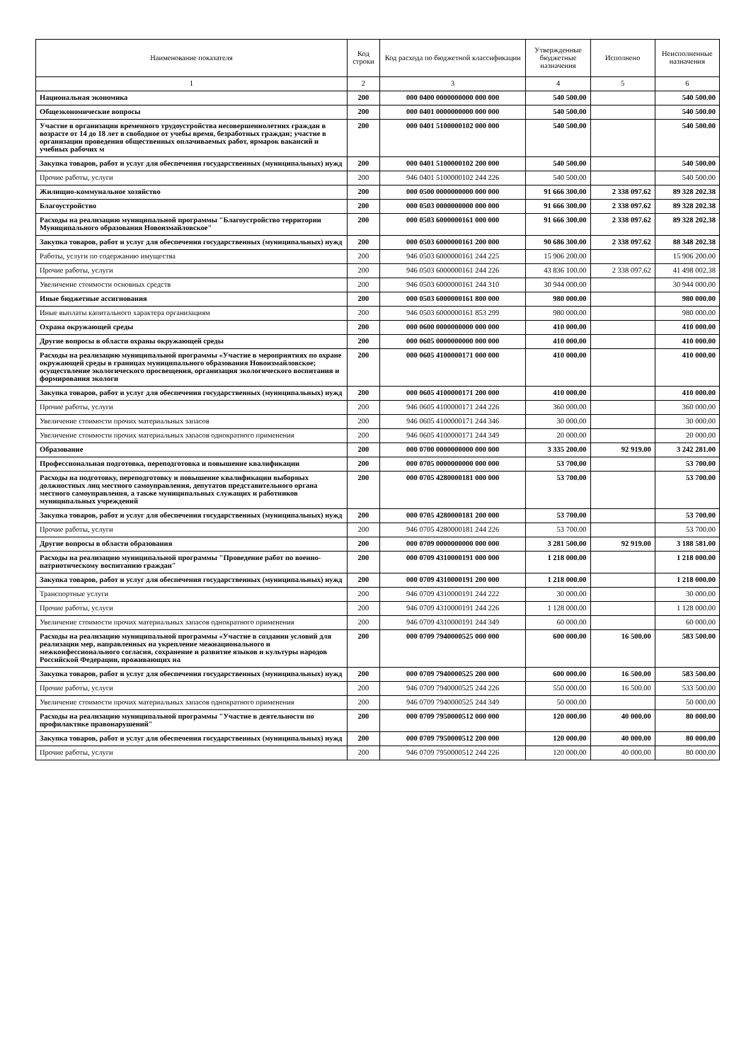| Наименование показателя | Код строки | Код расхода по бюджетной классификации | Утвержденные бюджетные назначения | Исполнено | Неисполненные назначения |
| --- | --- | --- | --- | --- | --- |
| 1 | 2 | 3 | 4 | 5 | 6 |
| Национальная экономика | 200 | 000 0400 0000000000 000 000 | 540 500.00 | | 540 500.00 |
| Общеэкономические вопросы | 200 | 000 0401 0000000000 000 000 | 540 500.00 | | 540 500.00 |
| Участие в организации временного трудоустройства несовершеннолетних граждан в возрасте от 14 до 18 лет в свободное от учебы время, безработных граждан; участие в организации проведения общественных оплачиваемых работ, ярмарок вакансий и учебных рабочих м | 200 | 000 0401 5100000102 000 000 | 540 500.00 | | 540 500.00 |
| Закупка товаров, работ и услуг для обеспечения государственных (муниципальных) нужд | 200 | 000 0401 5100000102 200 000 | 540 500.00 | | 540 500.00 |
| Прочие работы, услуги | 200 | 946 0401 5100000102 244 226 | 540 500.00 | | 540 500.00 |
| Жилищно-коммунальное хозяйство | 200 | 000 0500 0000000000 000 000 | 91 666 300.00 | 2 338 097.62 | 89 328 202.38 |
| Благоустройство | 200 | 000 0503 0000000000 000 000 | 91 666 300.00 | 2 338 097.62 | 89 328 202.38 |
| Расходы на реализацию муниципальной программы "Благоустройство территории Муниципального образования Новоизмайловское" | 200 | 000 0503 6000000161 000 000 | 91 666 300.00 | 2 338 097.62 | 89 328 202.38 |
| Закупка товаров, работ и услуг для обеспечения государственных (муниципальных) нужд | 200 | 000 0503 6000000161 200 000 | 90 686 300.00 | 2 338 097.62 | 88 348 202.38 |
| Работы, услуги по содержанию имущества | 200 | 946 0503 6000000161 244 225 | 15 906 200.00 | | 15 906 200.00 |
| Прочие работы, услуги | 200 | 946 0503 6000000161 244 226 | 43 836 100.00 | 2 338 097.62 | 41 498 002.38 |
| Увеличение стоимости основных средств | 200 | 946 0503 6000000161 244 310 | 30 944 000.00 | | 30 944 000.00 |
| Иные бюджетные ассигнования | 200 | 000 0503 6000000161 800 000 | 980 000.00 | | 980 000.00 |
| Иные выплаты капитального характера организациям | 200 | 946 0503 6000000161 853 299 | 980 000.00 | | 980 000.00 |
| Охрана окружающей среды | 200 | 000 0600 0000000000 000 000 | 410 000.00 | | 410 000.00 |
| Другие вопросы в области охраны окружающей среды | 200 | 000 0605 0000000000 000 000 | 410 000.00 | | 410 000.00 |
| Расходы на реализацию муниципальной программы «Участие в мероприятиях по охране окружающей среды в границах муниципального образования Новоизмайловское; осуществление экологического просвещения, организация экологического воспитания и формирования экологи | 200 | 000 0605 4100000171 000 000 | 410 000.00 | | 410 000.00 |
| Закупка товаров, работ и услуг для обеспечения государственных (муниципальных) нужд | 200 | 000 0605 4100000171 200 000 | 410 000.00 | | 410 000.00 |
| Прочие работы, услуги | 200 | 946 0605 4100000171 244 226 | 360 000.00 | | 360 000.00 |
| Увеличение стоимости прочих материальных запасов | 200 | 946 0605 4100000171 244 346 | 30 000.00 | | 30 000.00 |
| Увеличение стоимости прочих материальных запасов однократного применения | 200 | 946 0605 4100000171 244 349 | 20 000.00 | | 20 000.00 |
| Образование | 200 | 000 0700 0000000000 000 000 | 3 335 200.00 | 92 919.00 | 3 242 281.00 |
| Профессиональная подготовка, переподготовка и повышение квалификации | 200 | 000 0705 0000000000 000 000 | 53 700.00 | | 53 700.00 |
| Расходы на подготовку, переподготовку и повышение квалификации выборных должностных лиц местного самоуправления, депутатов представительного органа местного самоуправления, а также муниципальных служащих и работников муниципальных учреждений | 200 | 000 0705 4280000181 000 000 | 53 700.00 | | 53 700.00 |
| Закупка товаров, работ и услуг для обеспечения государственных (муниципальных) нужд | 200 | 000 0705 4280000181 200 000 | 53 700.00 | | 53 700.00 |
| Прочие работы, услуги | 200 | 946 0705 4280000181 244 226 | 53 700.00 | | 53 700.00 |
| Другие вопросы в области образования | 200 | 000 0709 0000000000 000 000 | 3 281 500.00 | 92 919.00 | 3 188 581.00 |
| Расходы на реализацию муниципальной программы "Проведение работ по военно-патриотическому воспитанию граждан" | 200 | 000 0709 4310000191 000 000 | 1 218 000.00 | | 1 218 000.00 |
| Закупка товаров, работ и услуг для обеспечения государственных (муниципальных) нужд | 200 | 000 0709 4310000191 200 000 | 1 218 000.00 | | 1 218 000.00 |
| Транспортные услуги | 200 | 946 0709 4310000191 244 222 | 30 000.00 | | 30 000.00 |
| Прочие работы, услуги | 200 | 946 0709 4310000191 244 226 | 1 128 000.00 | | 1 128 000.00 |
| Увеличение стоимости прочих материальных запасов однократного применения | 200 | 946 0709 4310000191 244 349 | 60 000.00 | | 60 000.00 |
| Расходы на реализацию муниципальной программы «Участие в создании условий для реализации мер, направленных на укрепление межнационального и межконфессионального согласия, сохранение и развитие языков и культуры народов Российской Федерации, проживающих на | 200 | 000 0709 7940000525 000 000 | 600 000.00 | 16 500.00 | 583 500.00 |
| Закупка товаров, работ и услуг для обеспечения государственных (муниципальных) нужд | 200 | 000 0709 7940000525 200 000 | 600 000.00 | 16 500.00 | 583 500.00 |
| Прочие работы, услуги | 200 | 946 0709 7940000525 244 226 | 550 000.00 | 16 500.00 | 533 500.00 |
| Увеличение стоимости прочих материальных запасов однократного применения | 200 | 946 0709 7940000525 244 349 | 50 000.00 | | 50 000.00 |
| Расходы на реализацию муниципальной программы "Участие в деятельности по профилактике правонарушений" | 200 | 000 0709 7950000512 000 000 | 120 000.00 | 40 000.00 | 80 000.00 |
| Закупка товаров, работ и услуг для обеспечения государственных (муниципальных) нужд | 200 | 000 0709 7950000512 200 000 | 120 000.00 | 40 000.00 | 80 000.00 |
| Прочие работы, услуги | 200 | 946 0709 7950000512 244 226 | 120 000.00 | 40 000.00 | 80 000.00 |